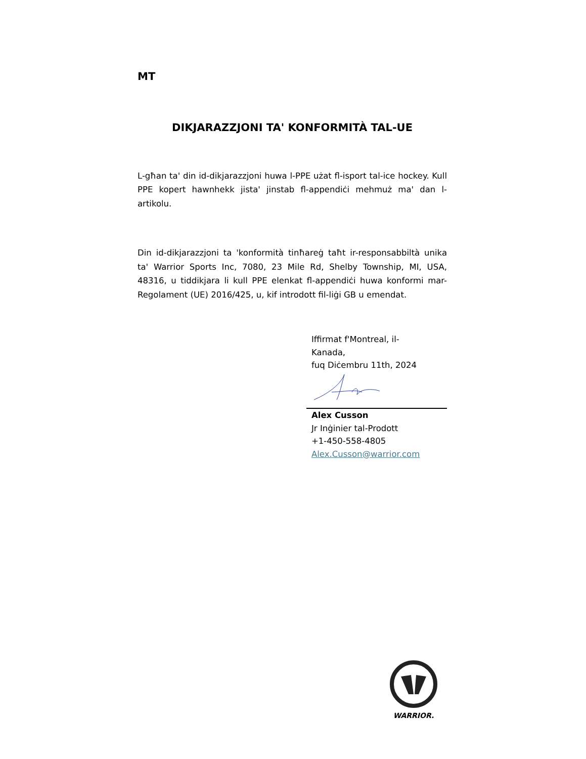MT
DIKJARAZZJONI TA' KONFORMITÀ TAL-UE
L-għan ta' din id-dikjarazzjoni huwa l-PPE użat fl-isport tal-ice hockey. Kull PPE kopert hawnhekk jista' jinstab fl-appendiċi mehmuż ma' dan l-artikolu.
Din id-dikjarazzjoni ta 'konformità tinħareġ taħt ir-responsabbiltà unika ta' Warrior Sports Inc, 7080, 23 Mile Rd, Shelby Township, MI, USA, 48316, u tiddikjara li kull PPE elenkat fl-appendiċi huwa konformi mar-Regolament (UE) 2016/425, u, kif introdott fil-liġi GB u emendat.
Iffirmat f'Montreal, il-
Kanada,
fuq Diċembru 11th, 2024
Alex Cusson
Jr Inġinier tal-Prodott
+1-450-558-4805
Alex.Cusson@warrior.com
WARRIOR.